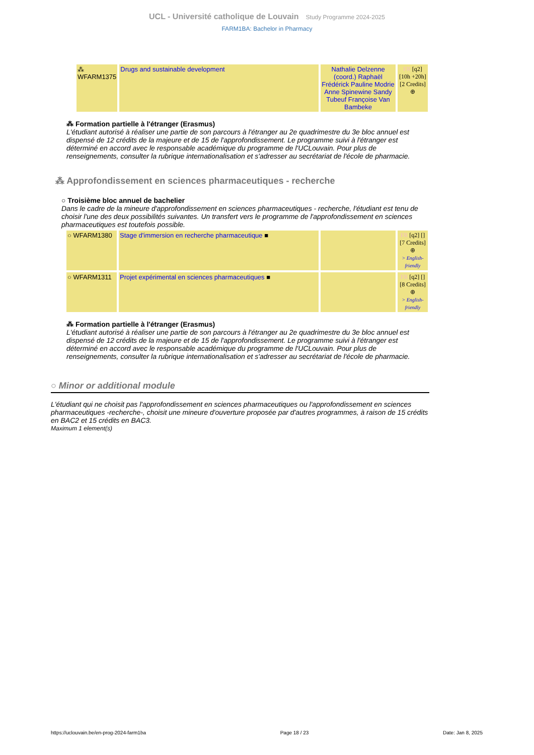UCL - Université catholique de Louvain Study Programme 2024-2025
FARM1BA: Bachelor in Pharmacy
| ⁂ WFARM1375 | Drugs and sustainable development | Nathalie Delzenne (coord.) Raphaël Frédérick Pauline Modrie Anne Spinewine Sandy Tubeuf Françoise Van Bambeke | FR [q2] [10h +20h] [2 Credits] ⊕ |
⁂ Formation partielle à l'étranger (Erasmus)
L'étudiant autorisé à réaliser une partie de son parcours à l'étranger au 2e quadrimestre du 3e bloc annuel est dispensé de 12 crédits de la majeure et de 15 de l'approfondissement. Le programme suivi à l'étranger est déterminé en accord avec le responsable académique du programme de l'UCLouvain. Pour plus de renseignements, consulter la rubrique internationalisation et s'adresser au secrétariat de l'école de pharmacie.
⁂ Approfondissement en sciences pharmaceutiques - recherche
○ Troisième bloc annuel de bachelier
Dans le cadre de la mineure d'approfondissement en sciences pharmaceutiques - recherche, l'étudiant est tenu de choisir l'une des deux possibilités suivantes. Un transfert vers le programme de l'approfondissement en sciences pharmaceutiques est toutefois possible.
| ○ WFARM1380 | Stage d'immersion en recherche pharmaceutique ■ | | FR [q2] [] [7 Credits] ⊕ > English-friendly |
| ○ WFARM1311 | Projet expérimental en sciences pharmaceutiques ■ | | FR [q2] [] [8 Credits] ⊕ > English-friendly |
⁂ Formation partielle à l'étranger (Erasmus)
L'étudiant autorisé à réaliser une partie de son parcours à l'étranger au 2e quadrimestre du 3e bloc annuel est dispensé de 12 crédits de la majeure et de 15 de l'approfondissement. Le programme suivi à l'étranger est déterminé en accord avec le responsable académique du programme de l'UCLouvain. Pour plus de renseignements, consulter la rubrique internationalisation et s'adresser au secrétariat de l'école de pharmacie.
○ Minor or additional module
L'étudiant qui ne choisit pas l'approfondissement en sciences pharmaceutiques ou l'approfondissement en sciences pharmaceutiques -recherche-, choisit une mineure d'ouverture proposée par d'autres programmes, à raison de 15 crédits en BAC2 et 15 crédits en BAC3.
Maximum 1 element(s)
https://uclouvain.be/en-prog-2024-farm1ba Page 18 / 23 Date: Jan 8, 2025